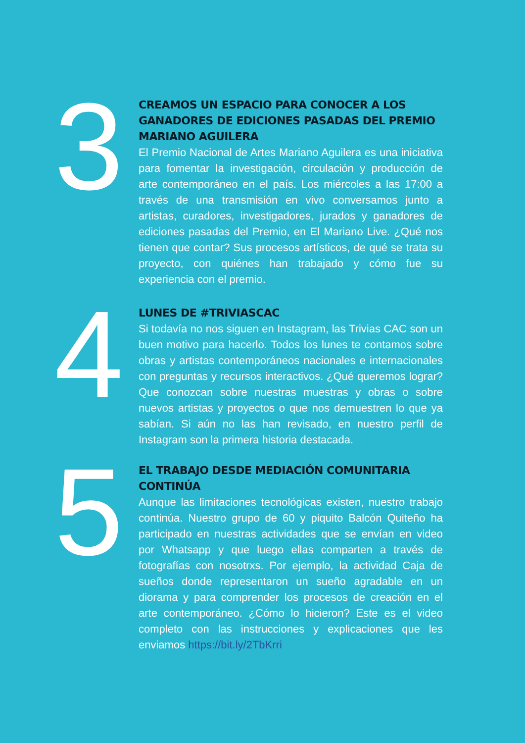3
CREAMOS UN ESPACIO PARA CONOCER A LOS GANADORES DE EDICIONES PASADAS DEL PREMIO MARIANO AGUILERA
El Premio Nacional de Artes Mariano Aguilera es una iniciativa para fomentar la investigación, circulación y producción de arte contemporáneo en el país. Los miércoles a las 17:00 a través de una transmisión en vivo conversamos junto a artistas, curadores, investigadores, jurados y ganadores de ediciones pasadas del Premio, en El Mariano Live. ¿Qué nos tienen que contar? Sus procesos artísticos, de qué se trata su proyecto, con quiénes han trabajado y cómo fue su experiencia con el premio.
4
LUNES DE #TRIVIASCAC
Si todavía no nos siguen en Instagram, las Trivias CAC son un buen motivo para hacerlo. Todos los lunes te contamos sobre obras y artistas contemporáneos nacionales e internacionales con preguntas y recursos interactivos. ¿Qué queremos lograr? Que conozcan sobre nuestras muestras y obras o sobre nuevos artistas y proyectos o que nos demuestren lo que ya sabían. Si aún no las han revisado, en nuestro perfil de Instagram son la primera historia destacada.
5
EL TRABAJO DESDE MEDIACIÓN COMUNITARIA CONTINÚA
Aunque las limitaciones tecnológicas existen, nuestro trabajo continúa. Nuestro grupo de 60 y piquito Balcón Quiteño ha participado en nuestras actividades que se envían en video por Whatsapp y que luego ellas comparten a través de fotografías con nosotrxs. Por ejemplo, la actividad Caja de sueños donde representaron un sueño agradable en un diorama y para comprender los procesos de creación en el arte contemporáneo. ¿Cómo lo hicieron? Este es el video completo con las instrucciones y explicaciones que les enviamos https://bit.ly/2TbKrri